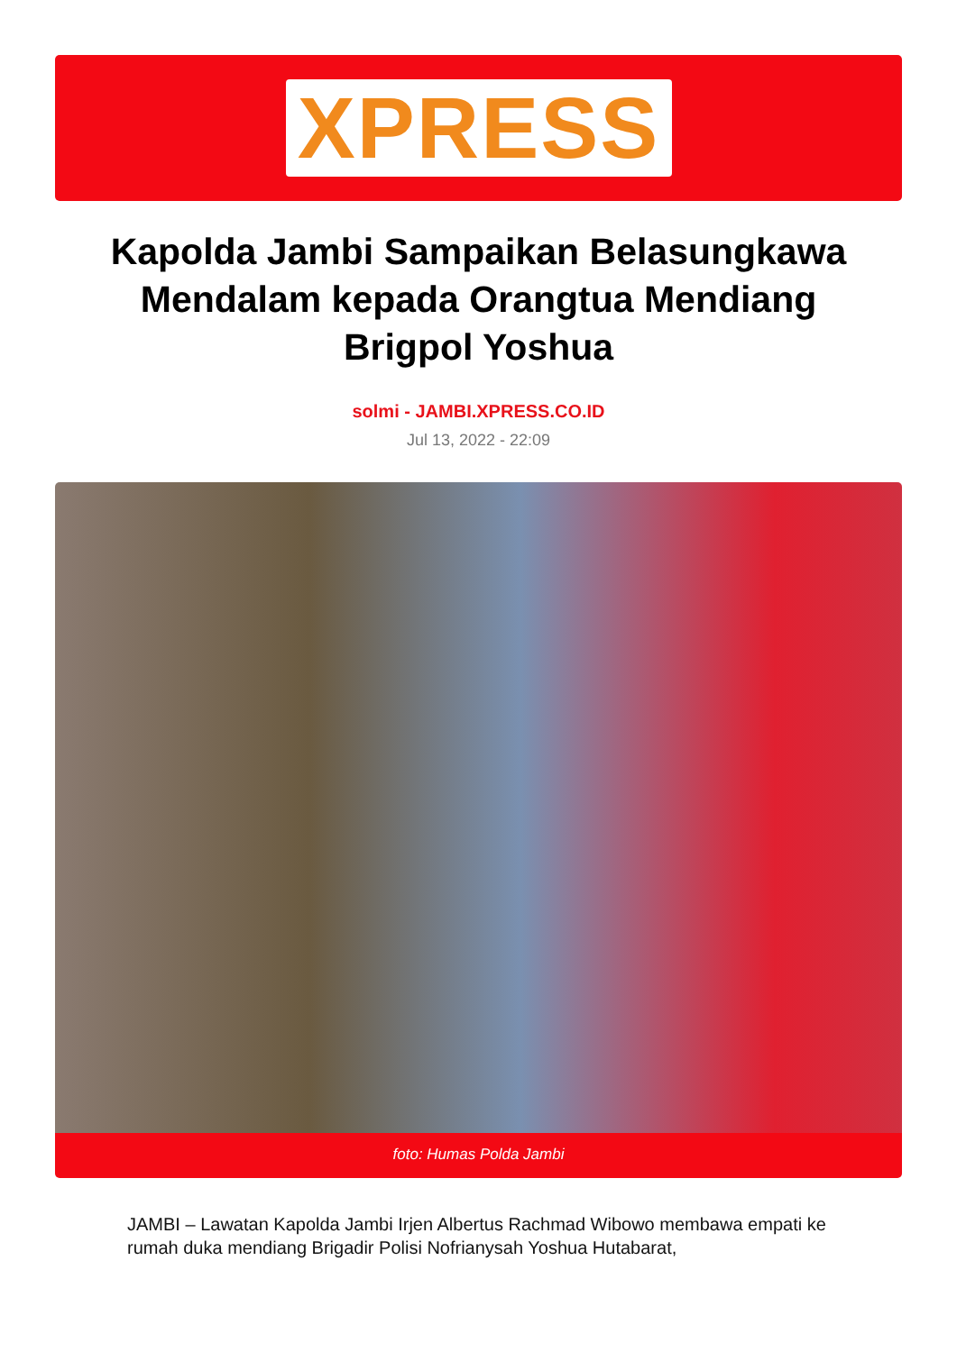XPRESS
Kapolda Jambi Sampaikan Belasungkawa Mendalam kepada Orangtua Mendiang Brigpol Yoshua
solmi - JAMBI.XPRESS.CO.ID
Jul 13, 2022 - 22:09
foto: Humas Polda Jambi
JAMBI – Lawatan Kapolda Jambi Irjen Albertus Rachmad Wibowo membawa empati ke rumah duka mendiang Brigadir Polisi Nofrianysah Yoshua Hutabarat,